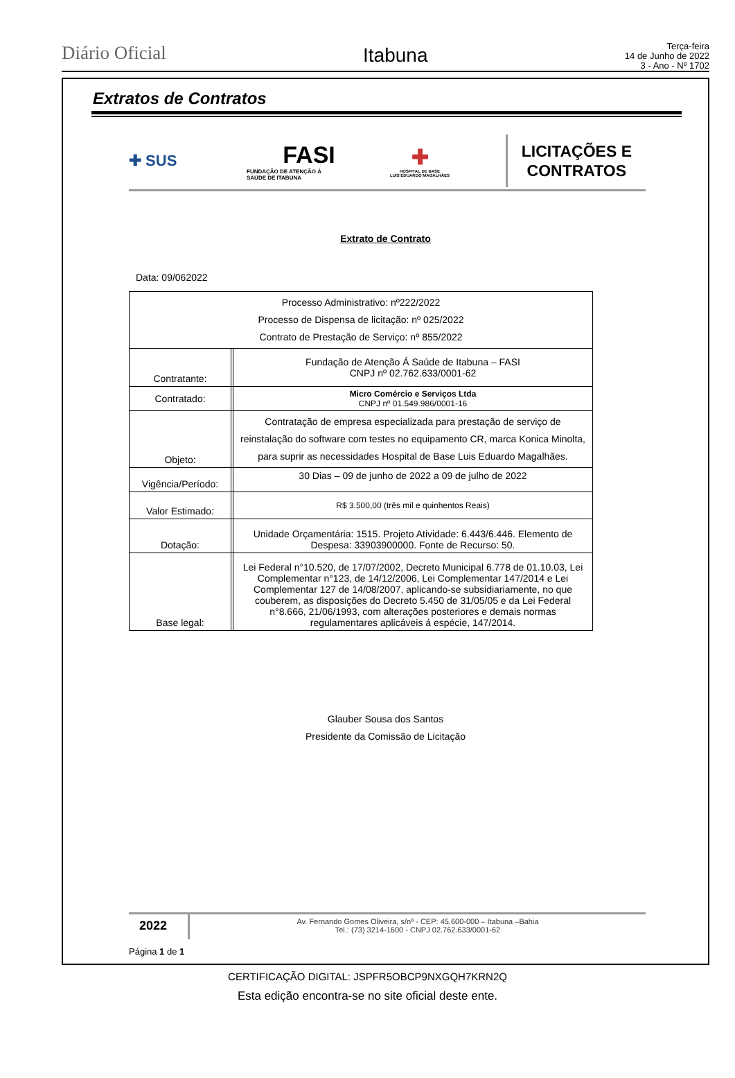Diário Oficial
Itabuna
Terça-feira
14 de Junho de 2022
3 - Ano - Nº 1702
Extratos de Contratos
✚ SUS
FASI
FUNDAÇÃO DE ATENÇÃO À
SAÚDE DE ITABUNA
✚
HOSPITAL DE BASE
LUÍS EDUARDO MAGALHÃES
LICITAÇÕES E
CONTRATOS
Extrato de Contrato
Data: 09/062022
| Processo Administrativo: nº222/2022 Processo de Dispensa de licitação: nº 025/2022 Contrato de Prestação de Serviço: nº 855/2022 | | |
| Contratante: | | Fundação de Atenção Á Saúde de Itabuna – FASI CNPJ nº 02.762.633/0001-62 |
| Contratado: | | Micro Comércio e Serviços Ltda CNPJ nº 01.549.986/0001-16 |
| Objeto: | | Contratação de empresa especializada para prestação de serviço de reinstalação do software com testes no equipamento CR, marca Konica Minolta, para suprir as necessidades Hospital de Base Luis Eduardo Magalhães. |
| Vigência/Período: | | 30 Dias – 09 de junho de 2022 a 09 de julho de 2022 |
| Valor Estimado: | | R$ 3.500,00 (três mil e quinhentos Reais) |
| Dotação: | | Unidade Orçamentária: 1515. Projeto Atividade: 6.443/6.446. Elemento de Despesa: 33903900000. Fonte de Recurso: 50. |
| Base legal: | | Lei Federal n°10.520, de 17/07/2002, Decreto Municipal 6.778 de 01.10.03, Lei Complementar n°123, de 14/12/2006, Lei Complementar 147/2014 e Lei Complementar 127 de 14/08/2007, aplicando-se subsidiariamente, no que couberem, as disposições do Decreto 5.450 de 31/05/05 e da Lei Federal n°8.666, 21/06/1993, com alterações posteriores e demais normas regulamentares aplicáveis á espécie, 147/2014. |
Glauber Sousa dos Santos
Presidente da Comissão de Licitação
2022
Av. Fernando Gomes Oliveira, s/nº - CEP: 45.600-000 – Itabuna –Bahia
Tel.: (73) 3214-1600 - CNPJ 02.762.633/0001-62
Página 1 de 1
CERTIFICAÇÃO DIGITAL: JSPFR5OBCP9NXGQH7KRN2Q
Esta edição encontra-se no site oficial deste ente.